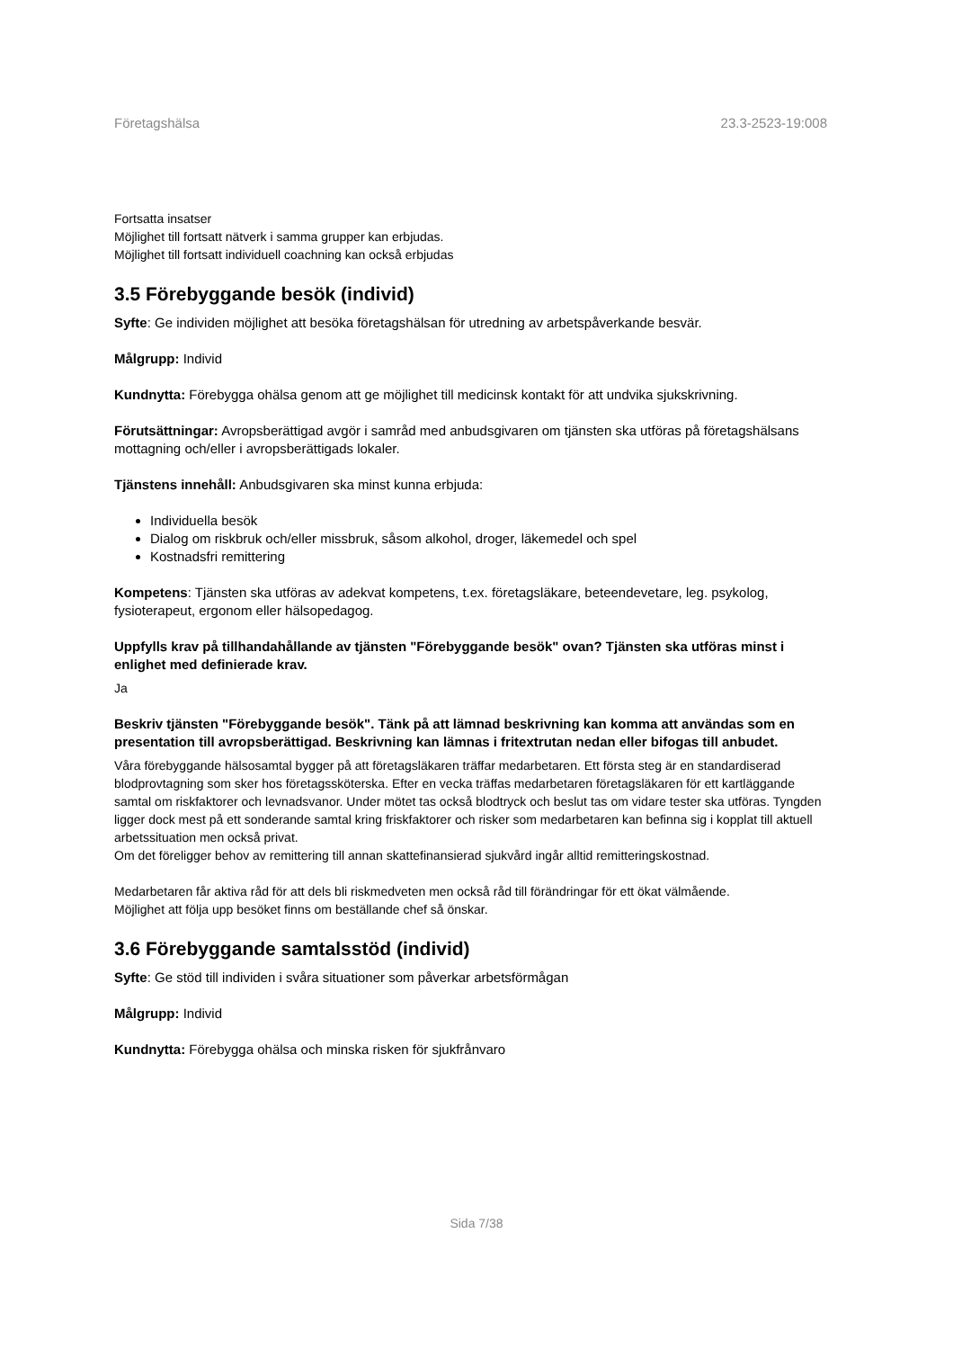Företagshälsa 23.3-2523-19:008
Fortsatta insatser
Möjlighet till fortsatt nätverk i samma grupper kan erbjudas.
Möjlighet till fortsatt individuell coachning kan också erbjudas
3.5 Förebyggande besök (individ)
Syfte: Ge individen möjlighet att besöka företagshälsan för utredning av arbetspåverkande besvär.
Målgrupp: Individ
Kundnytta: Förebygga ohälsa genom att ge möjlighet till medicinsk kontakt för att undvika sjukskrivning.
Förutsättningar: Avropsberättigad avgör i samråd med anbudsgivaren om tjänsten ska utföras på företagshälsans mottagning och/eller i avropsberättigads lokaler.
Tjänstens innehåll: Anbudsgivaren ska minst kunna erbjuda:
Individuella besök
Dialog om riskbruk och/eller missbruk, såsom alkohol, droger, läkemedel och spel
Kostnadsfri remittering
Kompetens: Tjänsten ska utföras av adekvat kompetens, t.ex. företagsläkare, beteendevetare, leg. psykolog, fysioterapeut, ergonom eller hälsopedagog.
Uppfylls krav på tillhandahållande av tjänsten "Förebyggande besök" ovan? Tjänsten ska utföras minst i enlighet med definierade krav.
Ja
Beskriv tjänsten "Förebyggande besök". Tänk på att lämnad beskrivning kan komma att användas som en presentation till avropsberättigad. Beskrivning kan lämnas i fritextrutan nedan eller bifogas till anbudet.
Våra förebyggande hälsosamtal bygger på att företagsläkaren träffar medarbetaren. Ett första steg är en standardiserad blodprovtagning som sker hos företagssköterska. Efter en vecka träffas medarbetaren företagsläkaren för ett kartläggande samtal om riskfaktorer och levnadsvanor. Under mötet tas också blodtryck och beslut tas om vidare tester ska utföras. Tyngden ligger dock mest på ett sonderande samtal kring friskfaktorer och risker som medarbetaren kan befinna sig i kopplat till aktuell arbetssituation men också privat.
Om det föreligger behov av remittering till annan skattefinansierad sjukvård ingår alltid remitteringskostnad.
Medarbetaren får aktiva råd för att dels bli riskmedveten men också råd till förändringar för ett ökat välmående.
Möjlighet att följa upp besöket finns om beställande chef så önskar.
3.6 Förebyggande samtalsstöd (individ)
Syfte: Ge stöd till individen i svåra situationer som påverkar arbetsförmågan
Målgrupp: Individ
Kundnytta: Förebygga ohälsa och minska risken för sjukfrånvaro
Sida 7/38